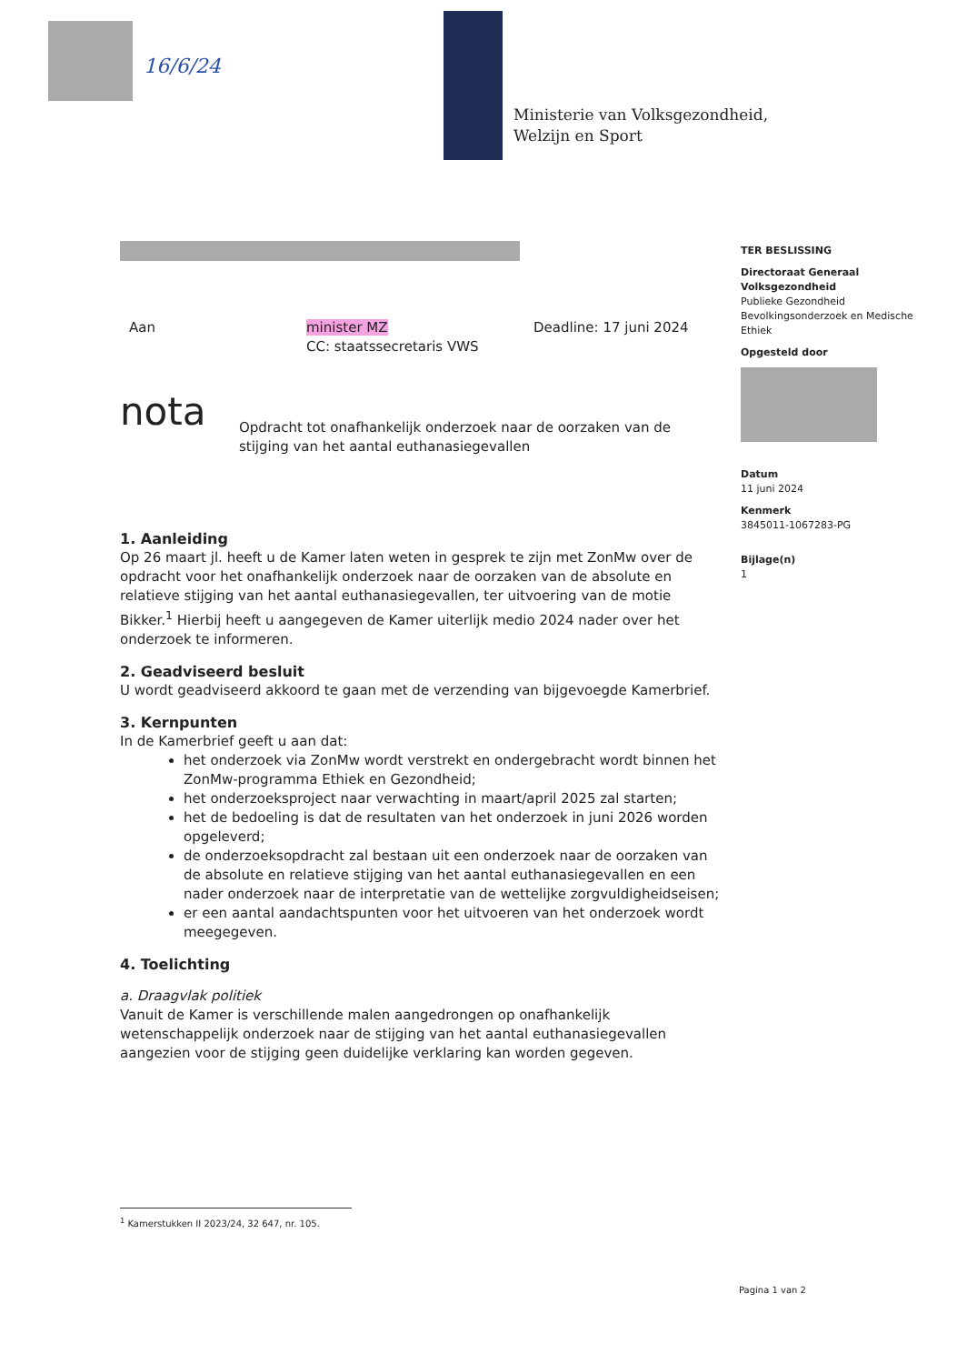16/6/24
Ministerie van Volksgezondheid,
Welzijn en Sport
TER BESLISSING
Directoraat Generaal Volksgezondheid
Publieke Gezondheid
Bevolkingsonderzoek en Medische Ethiek
Opgesteld door
Datum
11 juni 2024
Kenmerk
3845011-1067283-PG
Bijlage(n)
1
Aan minister MZ
CC: staatssecretaris VWS Deadline: 17 juni 2024
nota Opdracht tot onafhankelijk onderzoek naar de oorzaken van de stijging van het aantal euthanasiegevallen
1. Aanleiding
Op 26 maart jl. heeft u de Kamer laten weten in gesprek te zijn met ZonMw over de opdracht voor het onafhankelijk onderzoek naar de oorzaken van de absolute en relatieve stijging van het aantal euthanasiegevallen, ter uitvoering van de motie Bikker.<sup>1</sup> Hierbij heeft u aangegeven de Kamer uiterlijk medio 2024 nader over het onderzoek te informeren.
2. Geadviseerd besluit
U wordt geadviseerd akkoord te gaan met de verzending van bijgevoegde Kamerbrief.
3. Kernpunten
In de Kamerbrief geeft u aan dat:
het onderzoek via ZonMw wordt verstrekt en ondergebracht wordt binnen het ZonMw-programma Ethiek en Gezondheid;
het onderzoeksproject naar verwachting in maart/april 2025 zal starten;
het de bedoeling is dat de resultaten van het onderzoek in juni 2026 worden opgeleverd;
de onderzoeksopdracht zal bestaan uit een onderzoek naar de oorzaken van de absolute en relatieve stijging van het aantal euthanasiegevallen en een nader onderzoek naar de interpretatie van de wettelijke zorgvuldigheidseisen;
er een aantal aandachtspunten voor het uitvoeren van het onderzoek wordt meegegeven.
4. Toelichting
a. Draagvlak politiek
Vanuit de Kamer is verschillende malen aangedrongen op onafhankelijk wetenschappelijk onderzoek naar de stijging van het aantal euthanasiegevallen aangezien voor de stijging geen duidelijke verklaring kan worden gegeven.
<sup>1</sup> Kamerstukken II 2023/24, 32 647, nr. 105.
Pagina 1 van 2